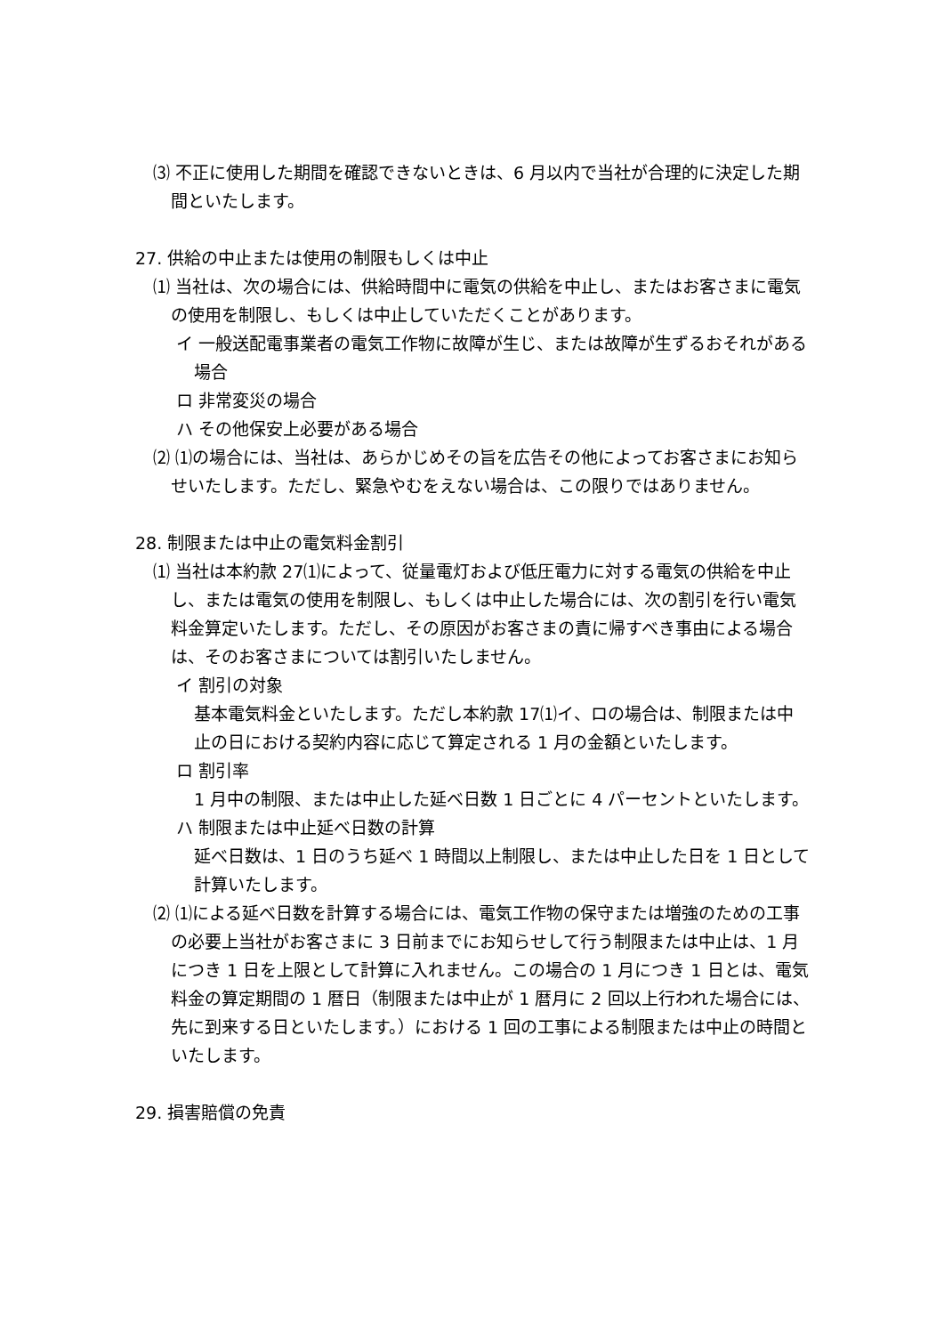⑶ 不正に使用した期間を確認できないときは、6 月以内で当社が合理的に決定した期間といたします。
27. 供給の中止または使用の制限もしくは中止
⑴ 当社は、次の場合には、供給時間中に電気の供給を中止し、またはお客さまに電気の使用を制限し、もしくは中止していただくことがあります。
イ 一般送配電事業者の電気工作物に故障が生じ、または故障が生ずるおそれがある場合
ロ 非常変災の場合
ハ その他保安上必要がある場合
⑵ ⑴の場合には、当社は、あらかじめその旨を広告その他によってお客さまにお知らせいたします。ただし、緊急やむをえない場合は、この限りではありません。
28. 制限または中止の電気料金割引
⑴ 当社は本約款 27⑴によって、従量電灯および低圧電力に対する電気の供給を中止し、または電気の使用を制限し、もしくは中止した場合には、次の割引を行い電気料金算定いたします。ただし、その原因がお客さまの責に帰すべき事由による場合は、そのお客さまについては割引いたしません。
イ 割引の対象
基本電気料金といたします。ただし本約款 17⑴イ、ロの場合は、制限または中止の日における契約内容に応じて算定される 1 月の金額といたします。
ロ 割引率
1 月中の制限、または中止した延べ日数 1 日ごとに 4 パーセントといたします。
ハ 制限または中止延べ日数の計算
延べ日数は、1 日のうち延べ 1 時間以上制限し、または中止した日を 1 日として計算いたします。
⑵ ⑴による延べ日数を計算する場合には、電気工作物の保守または増強のための工事の必要上当社がお客さまに 3 日前までにお知らせして行う制限または中止は、1 月につき 1 日を上限として計算に入れません。この場合の 1 月につき 1 日とは、電気料金の算定期間の 1 暦日（制限または中止が 1 暦月に 2 回以上行われた場合には、先に到来する日といたします。）における 1 回の工事による制限または中止の時間といたします。
29. 損害賠償の免責